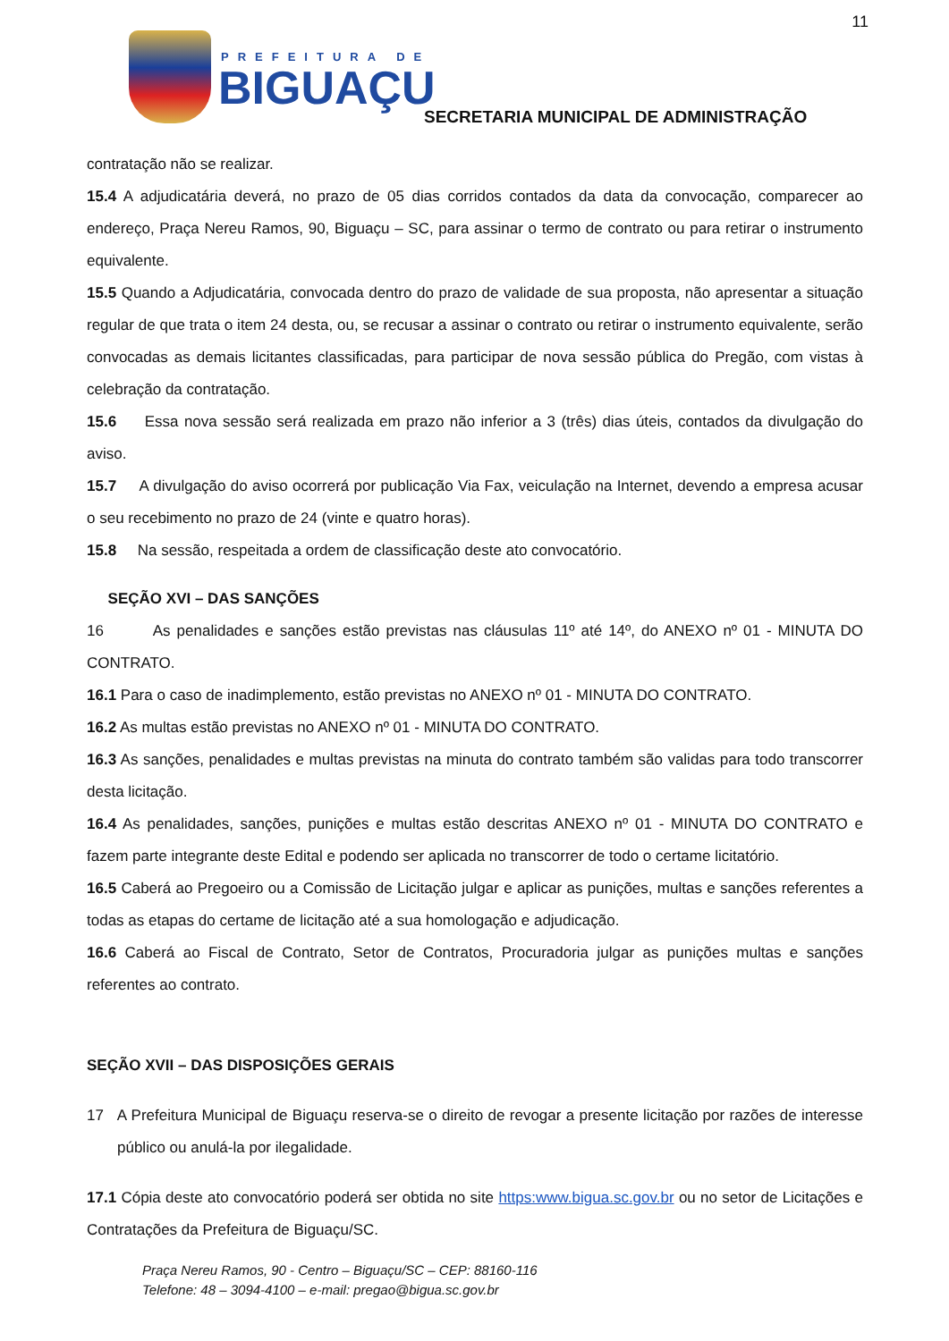11
PREFEITURA DE
BIGUAÇU
SECRETARIA MUNICIPAL DE ADMINISTRAÇÃO
contratação não se realizar.
15.4 A adjudicatária deverá, no prazo de 05 dias corridos contados da data da convocação, comparecer ao endereço, Praça Nereu Ramos, 90, Biguaçu – SC, para assinar o termo de contrato ou para retirar o instrumento equivalente.
15.5 Quando a Adjudicatária, convocada dentro do prazo de validade de sua proposta, não apresentar a situação regular de que trata o item 24 desta, ou, se recusar a assinar o contrato ou retirar o instrumento equivalente, serão convocadas as demais licitantes classificadas, para participar de nova sessão pública do Pregão, com vistas à celebração da contratação.
15.6 Essa nova sessão será realizada em prazo não inferior a 3 (três) dias úteis, contados da divulgação do aviso.
15.7 A divulgação do aviso ocorrerá por publicação Via Fax, veiculação na Internet, devendo a empresa acusar o seu recebimento no prazo de 24 (vinte e quatro horas).
15.8 Na sessão, respeitada a ordem de classificação deste ato convocatório.
SEÇÃO XVI – DAS SANÇÕES
16 As penalidades e sanções estão previstas nas cláusulas 11º até 14º, do ANEXO nº 01 - MINUTA DO CONTRATO.
16.1 Para o caso de inadimplemento, estão previstas no ANEXO nº 01 - MINUTA DO CONTRATO.
16.2 As multas estão previstas no ANEXO nº 01 - MINUTA DO CONTRATO.
16.3 As sanções, penalidades e multas previstas na minuta do contrato também são validas para todo transcorrer desta licitação.
16.4 As penalidades, sanções, punições e multas estão descritas ANEXO nº 01 - MINUTA DO CONTRATO e fazem parte integrante deste Edital e podendo ser aplicada no transcorrer de todo o certame licitatório.
16.5 Caberá ao Pregoeiro ou a Comissão de Licitação julgar e aplicar as punições, multas e sanções referentes a todas as etapas do certame de licitação até a sua homologação e adjudicação.
16.6 Caberá ao Fiscal de Contrato, Setor de Contratos, Procuradoria julgar as punições multas e sanções referentes ao contrato.
SEÇÃO XVII – DAS DISPOSIÇÕES GERAIS
17 A Prefeitura Municipal de Biguaçu reserva-se o direito de revogar a presente licitação por razões de interesse público ou anulá-la por ilegalidade.
17.1 Cópia deste ato convocatório poderá ser obtida no site https:www.bigua.sc.gov.br ou no setor de Licitações e Contratações da Prefeitura de Biguaçu/SC.
Praça Nereu Ramos, 90 - Centro – Biguaçu/SC – CEP: 88160-116
Telefone: 48 – 3094-4100 – e-mail: pregao@bigua.sc.gov.br